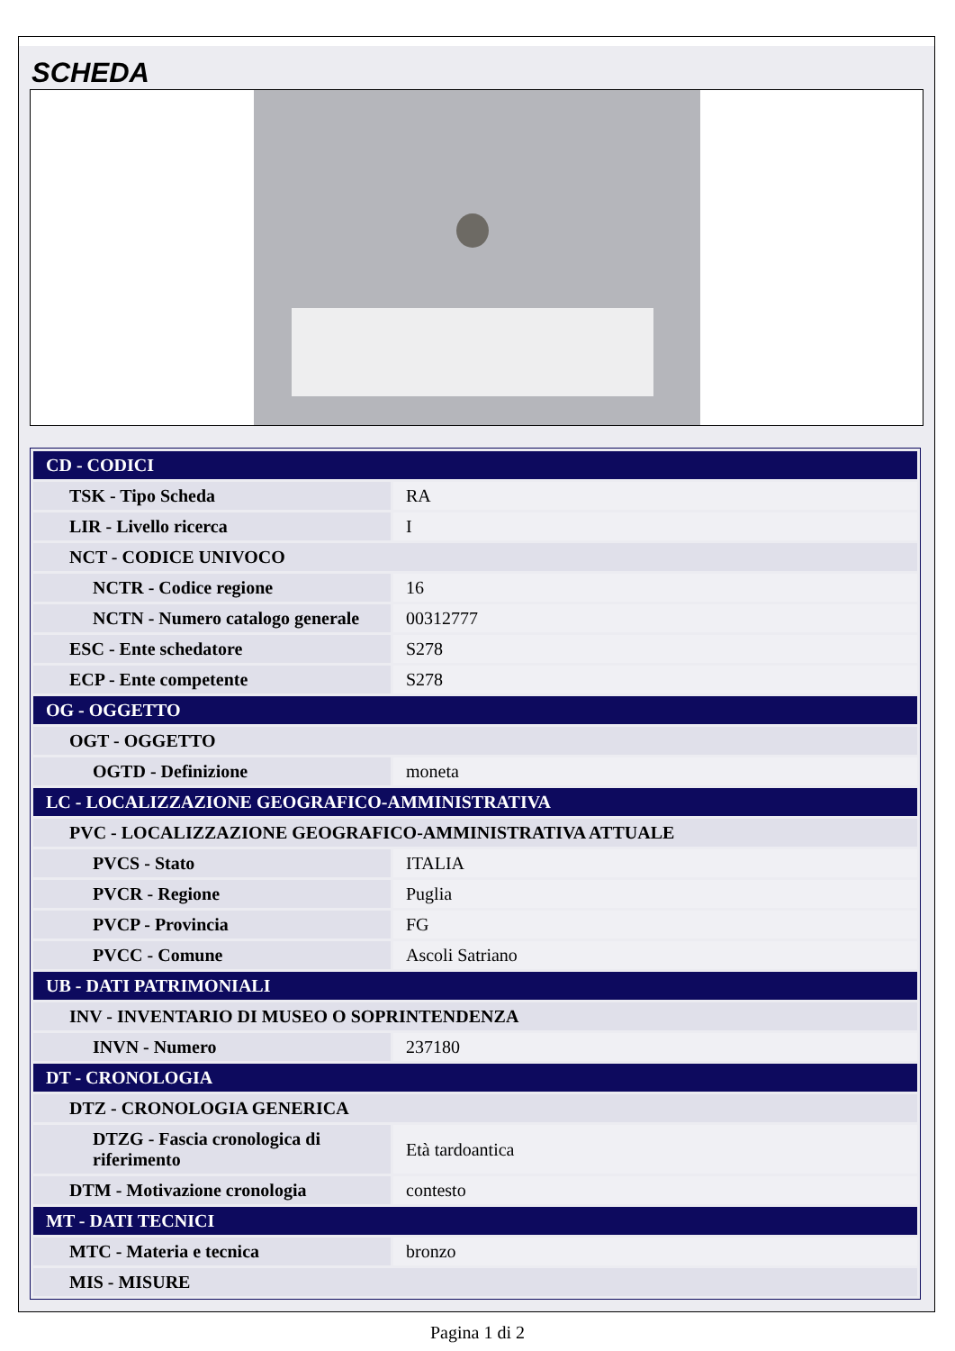SCHEDA
| CD - CODICI | |
| TSK - Tipo Scheda | RA |
| LIR - Livello ricerca | I |
| NCT - CODICE UNIVOCO | |
| NCTR - Codice regione | 16 |
| NCTN - Numero catalogo generale | 00312777 |
| ESC - Ente schedatore | S278 |
| ECP - Ente competente | S278 |
| OG - OGGETTO | |
| OGT - OGGETTO | |
| OGTD - Definizione | moneta |
| LC - LOCALIZZAZIONE GEOGRAFICO-AMMINISTRATIVA | |
| PVC - LOCALIZZAZIONE GEOGRAFICO-AMMINISTRATIVA ATTUALE | |
| PVCS - Stato | ITALIA |
| PVCR - Regione | Puglia |
| PVCP - Provincia | FG |
| PVCC - Comune | Ascoli Satriano |
| UB - DATI PATRIMONIALI | |
| INV - INVENTARIO DI MUSEO O SOPRINTENDENZA | |
| INVN - Numero | 237180 |
| DT - CRONOLOGIA | |
| DTZ - CRONOLOGIA GENERICA | |
| DTZG - Fascia cronologica di riferimento | Età tardoantica |
| DTM - Motivazione cronologia | contesto |
| MT - DATI TECNICI | |
| MTC - Materia e tecnica | bronzo |
| MIS - MISURE | |
Pagina 1 di 2